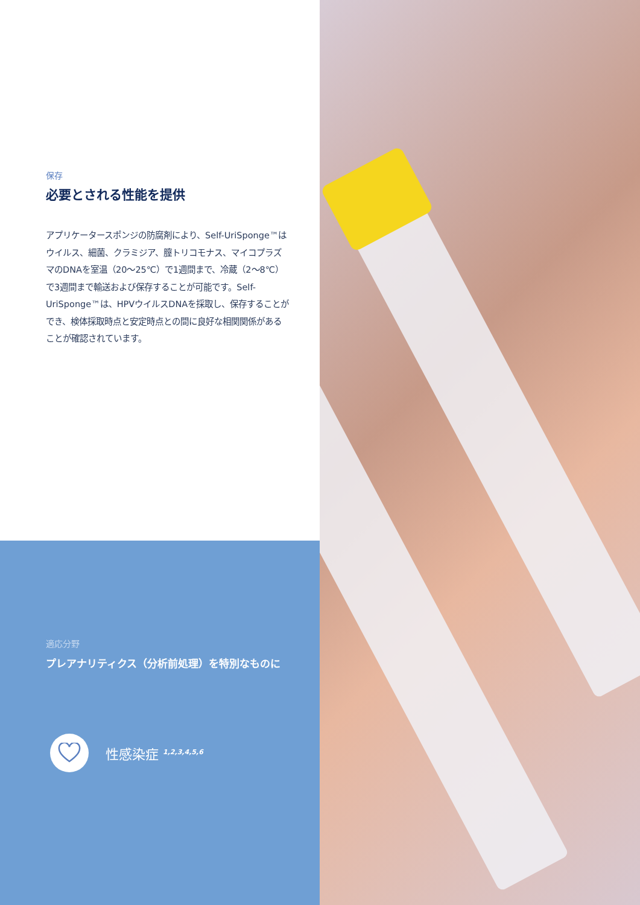保存
必要とされる性能を提供
アプリケータースポンジの防腐剤により、Self-UriSponge™はウイルス、細菌、クラミジア、膣トリコモナス、マイコプラズマのDNAを室温（20〜25℃）で1週間まで、冷蔵（2〜8℃）で3週間まで輸送および保存することが可能です。Self-UriSponge™は、HPVウイルスDNAを採取し、保存することができ、検体採取時点と安定時点との間に良好な相関関係があることが確認されています。
適応分野
プレアナリティクス（分析前処理）を特別なものに
性感染症 <sup>1,2,3,4,5,6</sup>